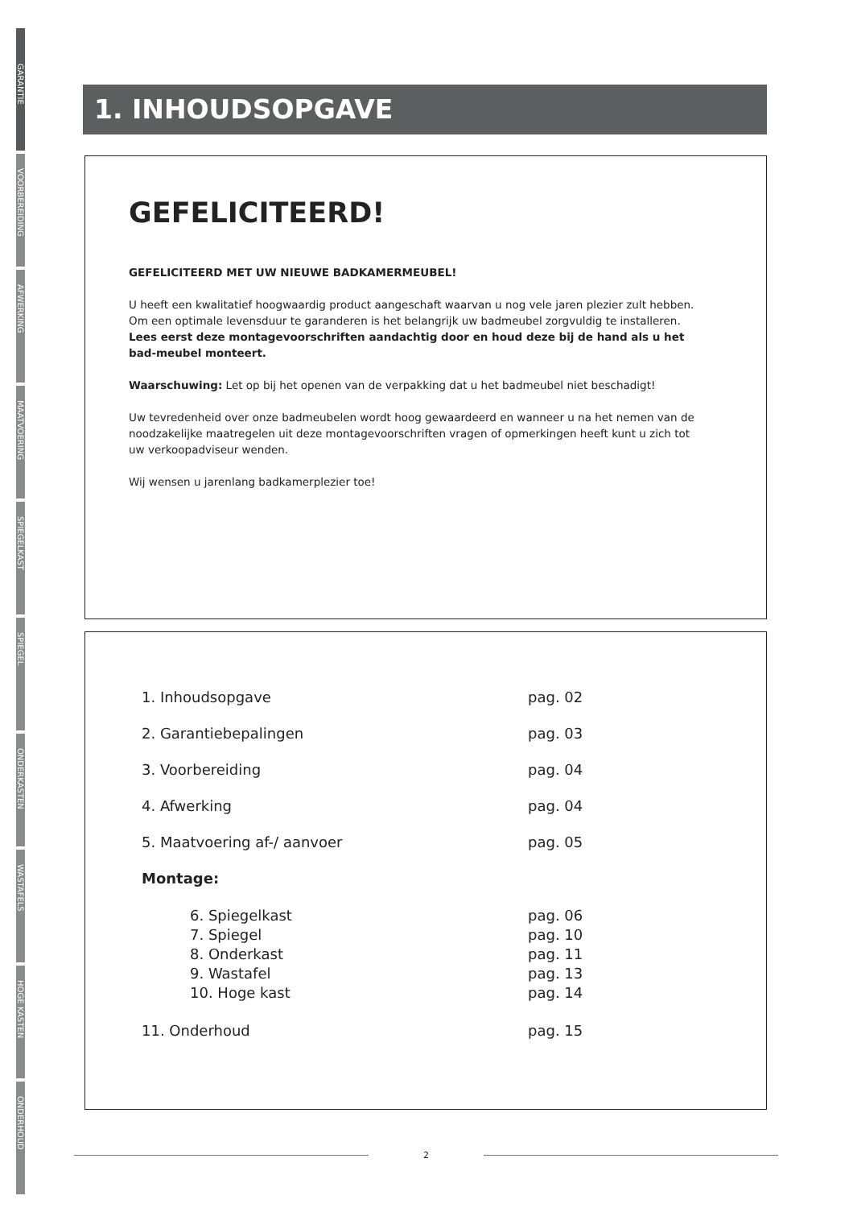GARANTIE
VOORBEREIDING
AFWERKING
MAATVOERING
SPIEGELKAST
SPIEGEL
ONDERKASTEN
WASTAFELS
HOGE KASTEN
ONDERHOUD
1. INHOUDSOPGAVE
GEFELICITEERD!
GEFELICITEERD MET UW NIEUWE BADKAMERMEUBEL!
U heeft een kwalitatief hoogwaardig product aangeschaft waarvan u nog vele jaren plezier zult hebben. Om een optimale levensduur te garanderen is het belangrijk uw badmeubel zorgvuldig te installeren.
Lees eerst deze montagevoorschriften aandachtig door en houd deze bij de hand als u het bad-meubel monteert.
Waarschuwing: Let op bij het openen van de verpakking dat u het badmeubel niet beschadigt!
Uw tevredenheid over onze badmeubelen wordt hoog gewaardeerd en wanneer u na het nemen van de noodzakelijke maatregelen uit deze montagevoorschriften vragen of opmerkingen heeft kunt u zich tot uw verkoopadviseur wenden.
Wij wensen u jarenlang badkamerplezier toe!
1. Inhoudsopgave pag. 02
2. Garantiebepalingen pag. 03
3. Voorbereiding pag. 04
4. Afwerking pag. 04
5. Maatvoering af-/ aanvoer pag. 05
Montage:
6. Spiegelkast pag. 06
7. Spiegel pag. 10
8. Onderkast pag. 11
9. Wastafel pag. 13
10. Hoge kast pag. 14
11. Onderhoud pag. 15
2